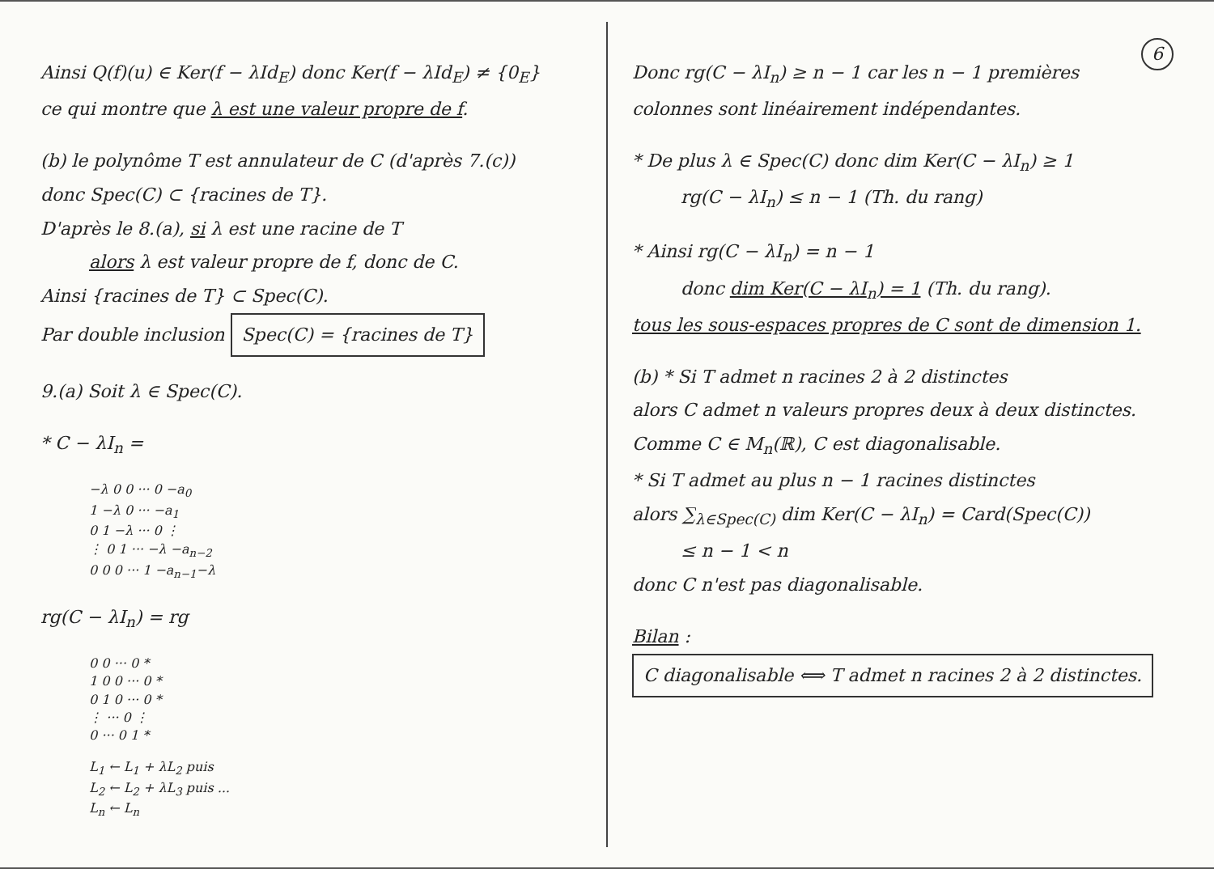Ainsi Q(f)(u) ∈ Ker(f − λId<sub>E</sub>) donc Ker(f − λId<sub>E</sub>) ≠ {0<sub>E</sub>}
ce qui montre que λ est une valeur propre de f.
(b) le polynôme T est annulateur de C (d'après 7.(c))
donc Spec(C) ⊂ {racines de T}.
D'après le 8.(a), si λ est une racine de T
alors λ est valeur propre de f, donc de C.
Ainsi {racines de T} ⊂ Spec(C).
Par double inclusion Spec(C) = {racines de T}
9.(a) Soit λ ∈ Spec(C).
* C − λI<sub>n</sub> =
−λ 0 0 ··· 0 −a<sub>0</sub>
1 −λ 0 ··· −a<sub>1</sub>
0 1 −λ ··· 0 ⋮
⋮ 0 1 ··· −λ −a<sub>n−2</sub>
0 0 0 ··· 1 −a<sub>n−1</sub>−λ
rg(C − λI<sub>n</sub>) = rg
0 0 ··· 0 *
1 0 0 ··· 0 *
0 1 0 ··· 0 *
⋮ ··· 0 ⋮
0 ··· 0 1 *
L<sub>1</sub> ← L<sub>1</sub> + λL<sub>2</sub> puis
L<sub>2</sub> ← L<sub>2</sub> + λL<sub>3</sub> puis ...
L<sub>n</sub> ← L<sub>n</sub>
6
Donc rg(C − λI<sub>n</sub>) ≥ n − 1 car les n − 1 premières colonnes sont linéairement indépendantes.
* De plus λ ∈ Spec(C) donc dim Ker(C − λI<sub>n</sub>) ≥ 1
rg(C − λI<sub>n</sub>) ≤ n − 1 (Th. du rang)
* Ainsi rg(C − λI<sub>n</sub>) = n − 1
donc dim Ker(C − λI<sub>n</sub>) = 1 (Th. du rang).
tous les sous-espaces propres de C sont de dimension 1.
(b) * Si T admet n racines 2 à 2 distinctes
alors C admet n valeurs propres deux à deux distinctes.
Comme C ∈ M<sub>n</sub>(ℝ), C est diagonalisable.
* Si T admet au plus n − 1 racines distinctes
alors ∑<sub>λ∈Spec(C)</sub> dim Ker(C − λI<sub>n</sub>) = Card(Spec(C))
≤ n − 1 < n
donc C n'est pas diagonalisable.
Bilan : C diagonalisable ⟺ T admet n racines 2 à 2 distinctes.